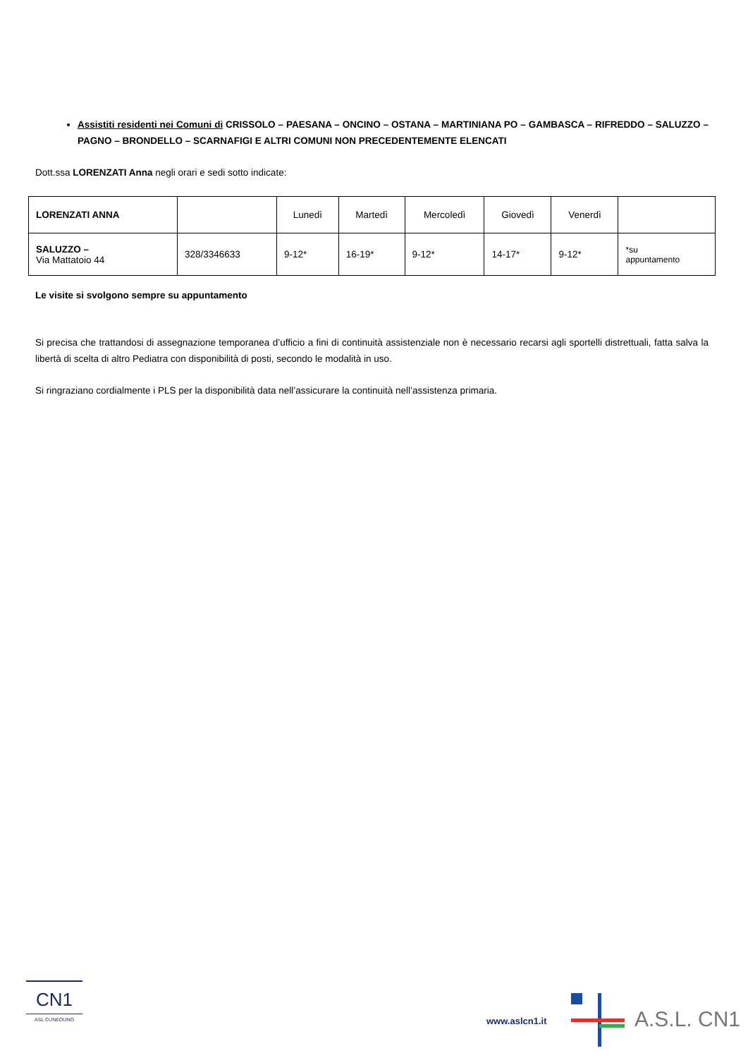Assistiti residenti nei Comuni di CRISSOLO – PAESANA – ONCINO – OSTANA – MARTINIANA PO – GAMBASCA – RIFREDDO – SALUZZO – PAGNO – BRONDELLO – SCARNAFIGI E ALTRI COMUNI NON PRECEDENTEMENTE ELENCATI
Dott.ssa LORENZATI Anna negli orari e sedi sotto indicate:
| LORENZATI ANNA | | Lunedì | Martedì | Mercoledì | Giovedì | Venerdì | |
| SALUZZO – Via Mattatoio 44 | 328/3346633 | 9-12* | 16-19* | 9-12* | 14-17* | 9-12* | *su appuntamento |
Le visite si svolgono sempre su appuntamento
Si precisa che trattandosi di assegnazione temporanea d’ufficio a fini di continuità assistenziale non è necessario recarsi agli sportelli distrettuali, fatta salva la libertà di scelta di altro Pediatra con disponibilità di posti, secondo le modalità in uso.
Si ringraziano cordialmente i PLS per la disponibilità data nell’assicurare la continuità nell’assistenza primaria.
CN1
ASL CUNEOUNO
www.aslcn1.it A.S.L. CN1